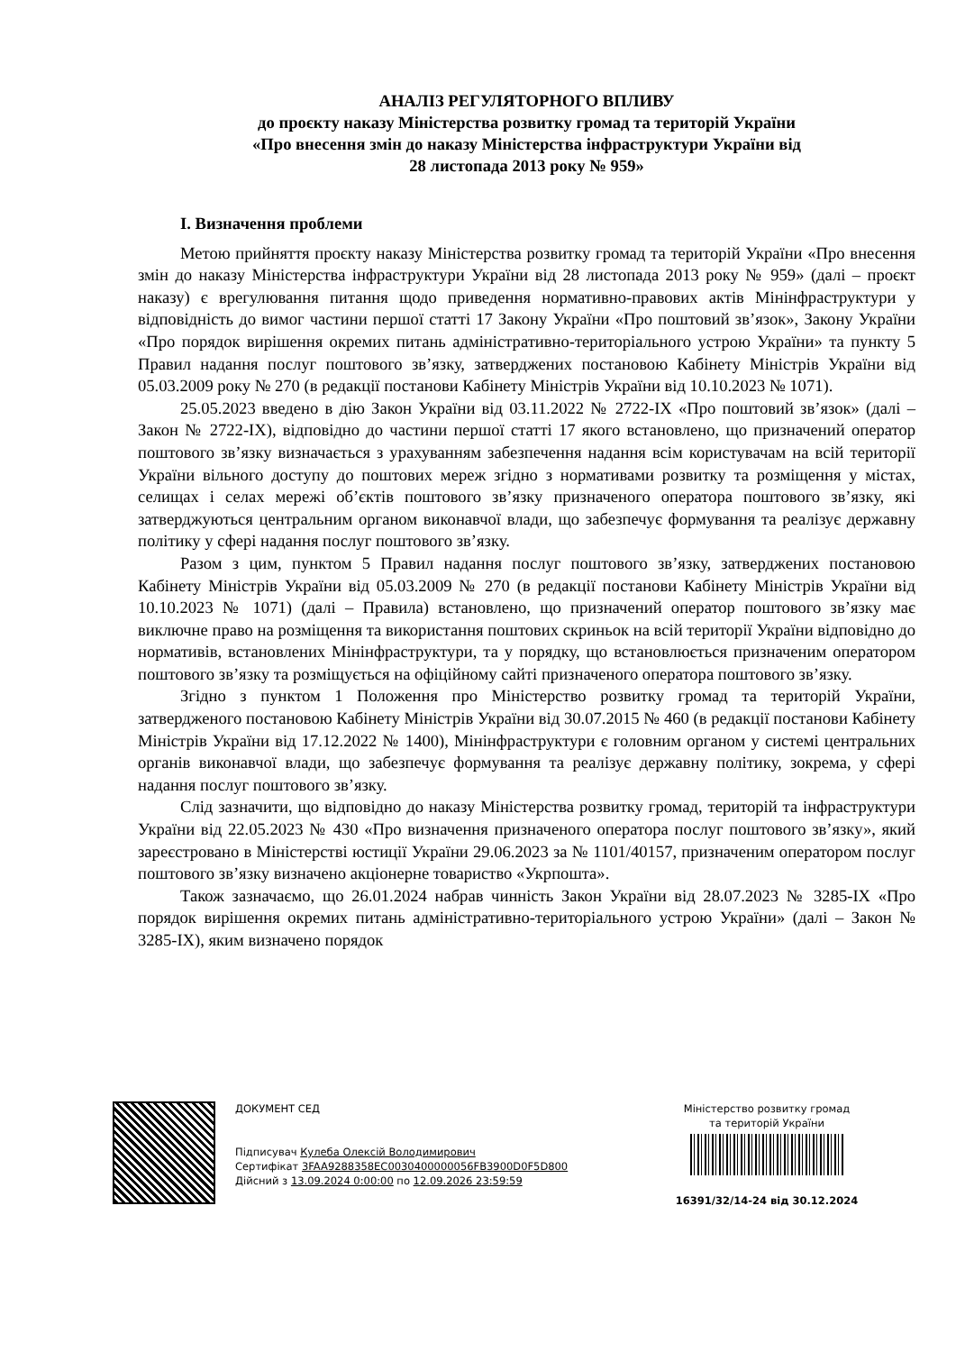АНАЛІЗ РЕГУЛЯТОРНОГО ВПЛИВУ
до проєкту наказу Міністерства розвитку громад та територій України
«Про внесення змін до наказу Міністерства інфраструктури України від
28 листопада 2013 року № 959»
I. Визначення проблеми
Метою прийняття проєкту наказу Міністерства розвитку громад та територій України «Про внесення змін до наказу Міністерства інфраструктури України від 28 листопада 2013 року № 959» (далі – проєкт наказу) є врегулювання питання щодо приведення нормативно-правових актів Мінінфраструктури у відповідність до вимог частини першої статті 17 Закону України «Про поштовий зв’язок», Закону України «Про порядок вирішення окремих питань адміністративно-територіального устрою України» та пункту 5 Правил надання послуг поштового зв’язку, затверджених постановою Кабінету Міністрів України від 05.03.2009 року № 270 (в редакції постанови Кабінету Міністрів України від 10.10.2023 № 1071).
25.05.2023 введено в дію Закон України від 03.11.2022 № 2722-IX «Про поштовий зв’язок» (далі – Закон № 2722-IX), відповідно до частини першої статті 17 якого встановлено, що призначений оператор поштового зв’язку визначається з урахуванням забезпечення надання всім користувачам на всій території України вільного доступу до поштових мереж згідно з нормативами розвитку та розміщення у містах, селищах і селах мережі об’єктів поштового зв’язку призначеного оператора поштового зв’язку, які затверджуються центральним органом виконавчої влади, що забезпечує формування та реалізує державну політику у сфері надання послуг поштового зв’язку.
Разом з цим, пунктом 5 Правил надання послуг поштового зв’язку, затверджених постановою Кабінету Міністрів України від 05.03.2009 № 270 (в редакції постанови Кабінету Міністрів України від 10.10.2023 № 1071) (далі – Правила) встановлено, що призначений оператор поштового зв’язку має виключне право на розміщення та використання поштових скриньок на всій території України відповідно до нормативів, встановлених Мінінфраструктури, та у порядку, що встановлюється призначеним оператором поштового зв’язку та розміщується на офіційному сайті призначеного оператора поштового зв’язку.
Згідно з пунктом 1 Положення про Міністерство розвитку громад та територій України, затвердженого постановою Кабінету Міністрів України від 30.07.2015 № 460 (в редакції постанови Кабінету Міністрів України від 17.12.2022 № 1400), Мінінфраструктури є головним органом у системі центральних органів виконавчої влади, що забезпечує формування та реалізує державну політику, зокрема, у сфері надання послуг поштового зв’язку.
Слід зазначити, що відповідно до наказу Міністерства розвитку громад, територій та інфраструктури України від 22.05.2023 № 430 «Про визначення призначеного оператора послуг поштового зв’язку», який зареєстровано в Міністерстві юстиції України 29.06.2023 за № 1101/40157, призначеним оператором послуг поштового зв’язку визначено акціонерне товариство «Укрпошта».
Також зазначаємо, що 26.01.2024 набрав чинність Закон України від 28.07.2023 № 3285-IX «Про порядок вирішення окремих питань адміністративно-територіального устрою України» (далі – Закон № 3285-IX), яким визначено порядок
ДОКУМЕНТ СЕД
Підписувач Кулеба Олексій Володимирович
Сертифікат 3FAA9288358EC0030400000056FB3900D0F5D800
Дійсний з 13.09.2024 0:00:00 по 12.09.2026 23:59:59
Міністерство розвитку громад
та територій України
16391/32/14-24 від 30.12.2024